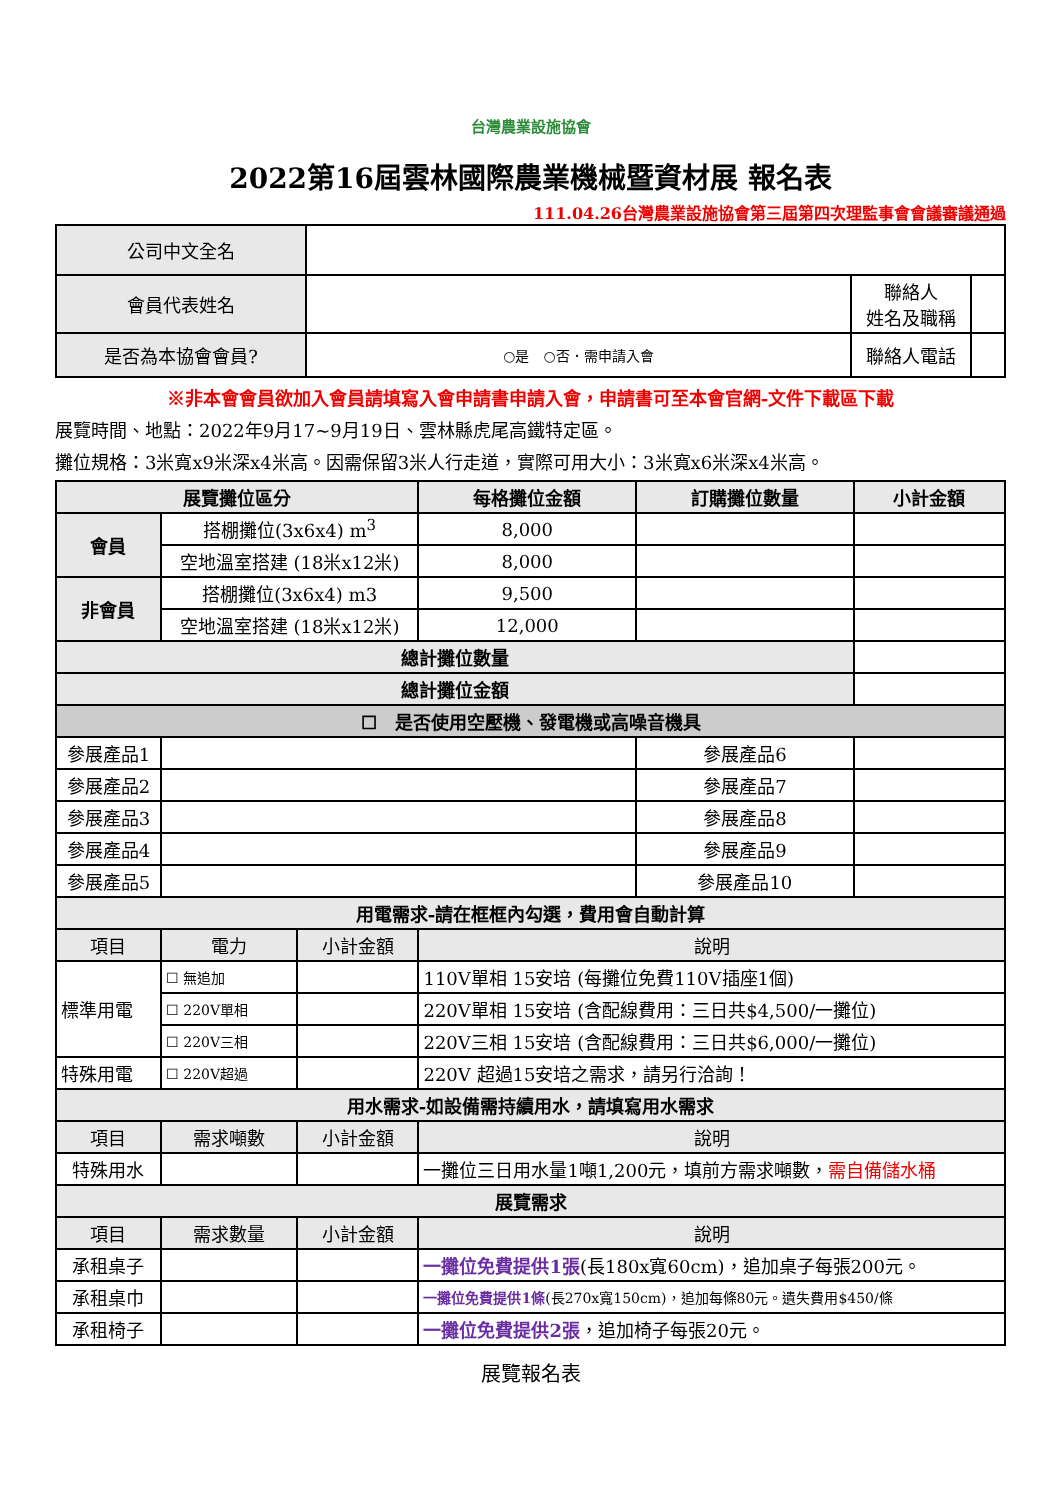台灣農業設施協會
2022第16屆雲林國際農業機械暨資材展 報名表
111.04.26台灣農業設施協會第三屆第四次理監事會會議審議通過
| 公司中文全名 | | | |
| 會員代表姓名 | | 聯絡人 姓名及職稱 | |
| 是否為本協會會員? | ○是 ○否．需申請入會 | 聯絡人電話 | |
※非本會會員欲加入會員請填寫入會申請書申請入會，申請書可至本會官網-文件下載區下載
展覽時間、地點：2022年9月17~9月19日、雲林縣虎尾高鐵特定區。
攤位規格：3米寬x9米深x4米高。因需保留3米人行走道，實際可用大小：3米寬x6米深x4米高。
| 展覽攤位區分 | | | 每格攤位金額 | 訂購攤位數量 | | 小計金額 |
| --- | --- | --- | --- | --- | --- | --- |
| 會員 | 搭棚攤位(3x6x4) m<sup>3</sup> | | 8,000 | | | |
| | 空地溫室搭建 (18米x12米) | | 8,000 | | | |
| 非會員 | 搭棚攤位(3x6x4) m3 | | 9,500 | | | |
| | 空地溫室搭建 (18米x12米) | | 12,000 | | | |
| 總計攤位數量 | | | | | | |
| 總計攤位金額 | | | | | | |
| ☐ 是否使用空壓機、發電機或高噪音機具 | | | | | | |
| 參展產品1 | | | | 參展產品6 | | |
| 參展產品2 | | | | 參展產品7 | | |
| 參展產品3 | | | | 參展產品8 | | |
| 參展產品4 | | | | 參展產品9 | | |
| 參展產品5 | | | | 參展產品10 | | |
| 用電需求-請在框框內勾選，費用會自動計算 | | | | | | |
| 項目 | 電力 | 小計金額 | 說明 | | | |
| 標準用電 | ☐ 無追加 | | 110V單相 15安培 (每攤位免費110V插座1個) | | | |
| | ☐ 220V單相 | | 220V單相 15安培 (含配線費用：三日共$4,500/一攤位) | | | |
| | ☐ 220V三相 | | 220V三相 15安培 (含配線費用：三日共$6,000/一攤位) | | | |
| 特殊用電 | ☐ 220V超過 | | 220V 超過15安培之需求，請另行洽詢！ | | | |
| 用水需求-如設備需持續用水，請填寫用水需求 | | | | | | |
| 項目 | 需求噸數 | 小計金額 | 說明 | | | |
| 特殊用水 | | | 一攤位三日用水量1噸1,200元，填前方需求噸數， 需自備儲水桶 | | | |
| 展覽需求 | | | | | | |
| 項目 | 需求數量 | 小計金額 | 說明 | | | |
| 承租桌子 | | | 一攤位免費提供1張 (長180x寬60cm)，追加桌子每張200元。 | | | |
| 承租桌巾 | | | 一攤位免費提供1條 (長270x寬150cm)，追加每條80元。遺失費用$450/條 | | | |
| 承租椅子 | | | 一攤位免費提供2張 ，追加椅子每張20元。 | | | |
展覽報名表